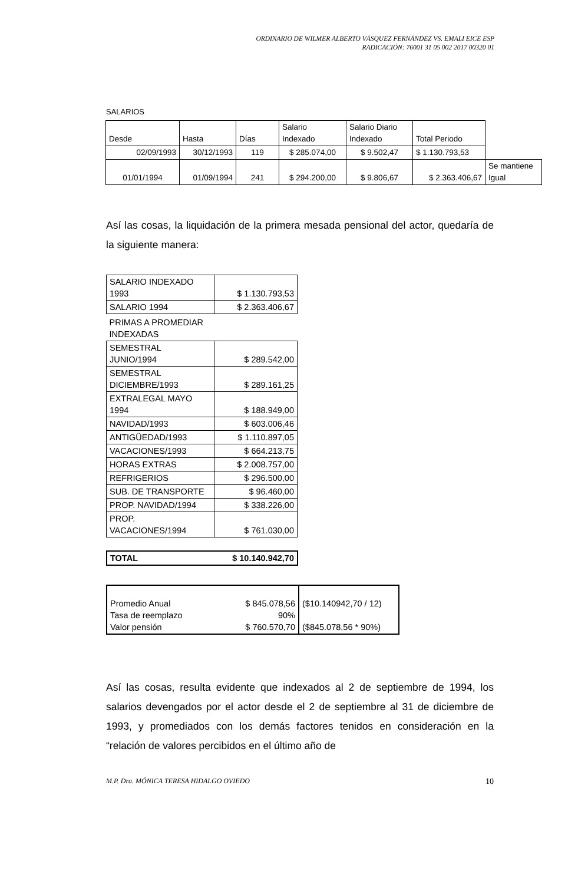ORDINARIO DE WILMER ALBERTO VÁSQUEZ FERNÁNDEZ VS. EMALI EICE ESP
RADICACIÓN: 76001 31 05 002 2017 00320 01
SALARIOS
| Desde | Hasta | Días | Salario Indexado | Salario Diario Indexado | Total Periodo | |
| 02/09/1993 | 30/12/1993 | 119 | $ 285.074,00 | $ 9.502,47 | $ 1.130.793,53 | |
| 01/01/1994 | 01/09/1994 | 241 | $ 294.200,00 | $ 9.806,67 | $ 2.363.406,67 | Se mantiene Igual |
Así las cosas, la liquidación de la primera mesada pensional del actor, quedaría de la siguiente manera:
| SALARIO INDEXADO 1993 | $ 1.130.793,53 |
| SALARIO 1994 | $ 2.363.406,67 |
| PRIMAS A PROMEDIAR INDEXADAS | |
| SEMESTRAL JUNIO/1994 | $ 289.542,00 |
| SEMESTRAL DICIEMBRE/1993 | $ 289.161,25 |
| EXTRALEGAL MAYO 1994 | $ 188.949,00 |
| NAVIDAD/1993 | $ 603.006,46 |
| ANTIGÜEDAD/1993 | $ 1.110.897,05 |
| VACACIONES/1993 | $ 664.213,75 |
| HORAS EXTRAS | $ 2.008.757,00 |
| REFRIGERIOS | $ 296.500,00 |
| SUB. DE TRANSPORTE | $ 96.460,00 |
| PROP. NAVIDAD/1994 | $ 338.226,00 |
| PROP. VACACIONES/1994 | $ 761.030,00 |
| TOTAL | $ 10.140.942,70 |
| Promedio Anual Tasa de reemplazo Valor pensión | $ 845.078,56 90% $ 760.570,70 | ($10.140942,70 / 12) ($845.078,56 * 90%) |
Así las cosas, resulta evidente que indexados al 2 de septiembre de 1994, los salarios devengados por el actor desde el 2 de septiembre al 31 de diciembre de 1993, y promediados con los demás factores tenidos en consideración en la “relación de valores percibidos en el último año de
M.P. Dra. MÓNICA TERESA HIDALGO OVIEDO 10